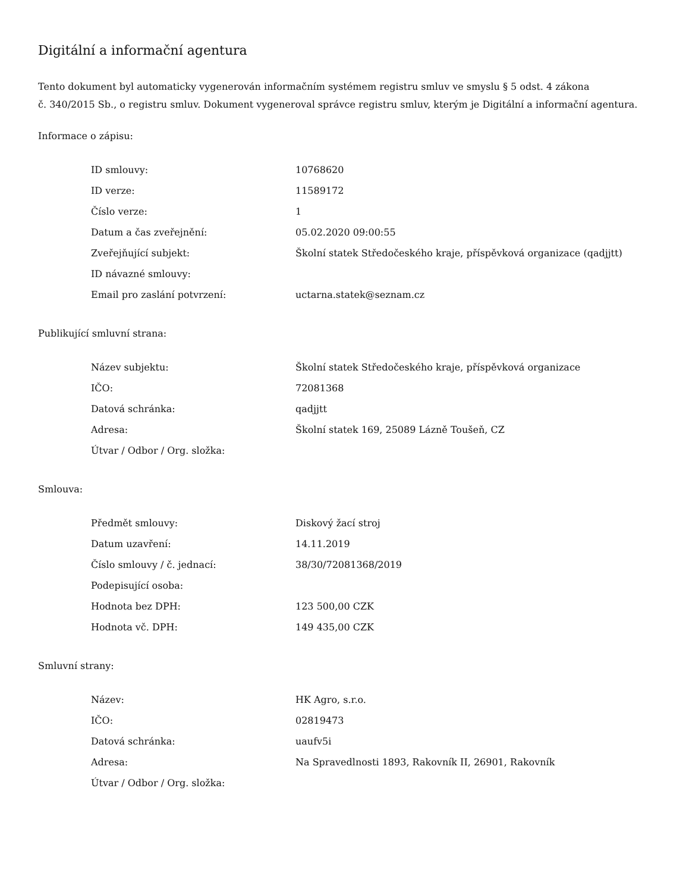Digitální a informační agentura
Tento dokument byl automaticky vygenerován informačním systémem registru smluv ve smyslu § 5 odst. 4 zákona
č. 340/2015 Sb., o registru smluv. Dokument vygeneroval správce registru smluv, kterým je Digitální a informační agentura.
Informace o zápisu:
| ID smlouvy: | 10768620 |
| ID verze: | 11589172 |
| Číslo verze: | 1 |
| Datum a čas zveřejnění: | 05.02.2020 09:00:55 |
| Zveřejňující subjekt: | Školní statek Středočeského kraje, příspěvková organizace (qadjjtt) |
| ID návazné smlouvy: | |
| Email pro zaslání potvrzení: | uctarna.statek@seznam.cz |
Publikující smluvní strana:
| Název subjektu: | Školní statek Středočeského kraje, příspěvková organizace |
| IČO: | 72081368 |
| Datová schránka: | qadjjtt |
| Adresa: | Školní statek 169, 25089 Lázně Toušeň, CZ |
| Útvar / Odbor / Org. složka: | |
Smlouva:
| Předmět smlouvy: | Diskový žací stroj |
| Datum uzavření: | 14.11.2019 |
| Číslo smlouvy / č. jednací: | 38/30/72081368/2019 |
| Podepisující osoba: | |
| Hodnota bez DPH: | 123 500,00 CZK |
| Hodnota vč. DPH: | 149 435,00 CZK |
Smluvní strany:
| Název: | HK Agro, s.r.o. |
| IČO: | 02819473 |
| Datová schránka: | uaufv5i |
| Adresa: | Na Spravedlnosti 1893, Rakovník II, 26901, Rakovník |
| Útvar / Odbor / Org. složka: | |